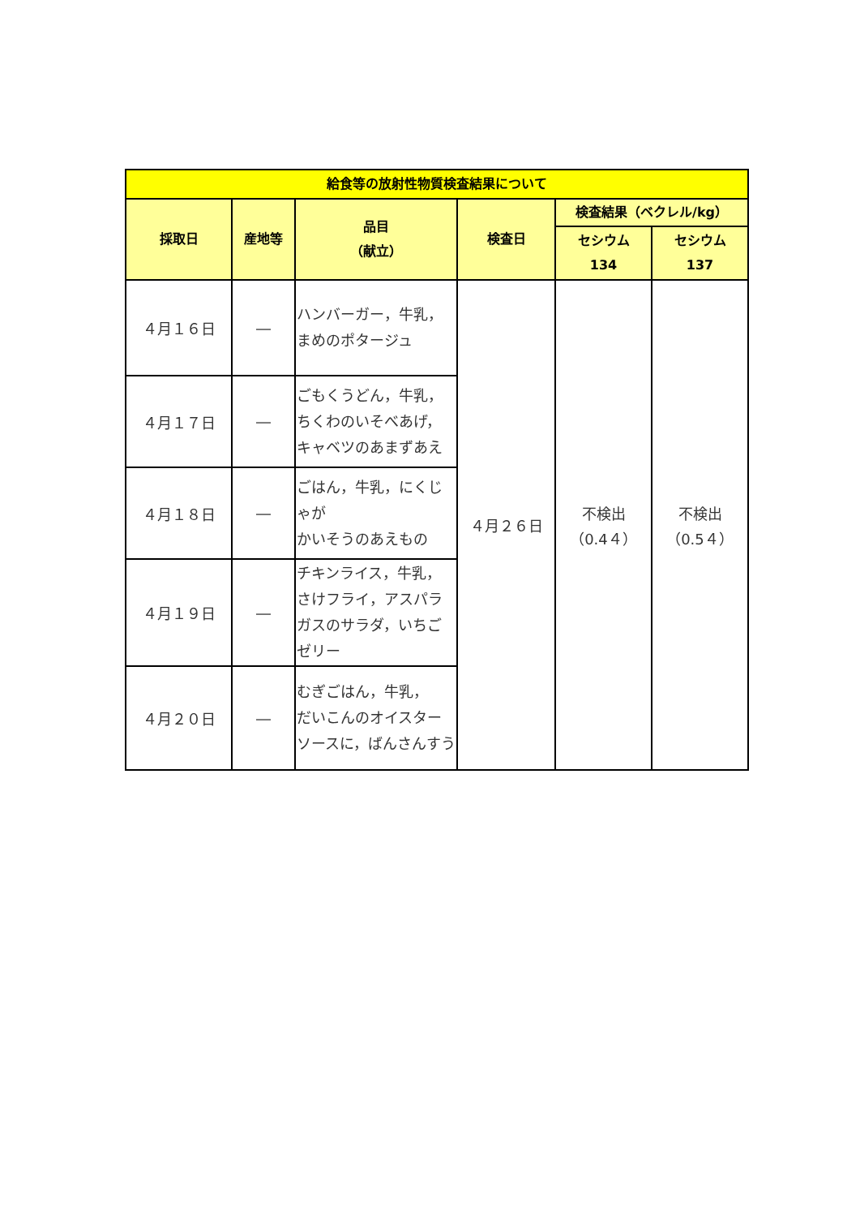| 給食等の放射性物質検査結果について | | | | | |
| --- | --- | --- | --- | --- | --- |
| 採取日 | 産地等 | 品目 （献立） | 検査日 | 検査結果（ベクレル/kg） | |
| | | | | セシウム 134 | セシウム 137 |
| ４月１６日 | ― | ハンバーガー，牛乳， まめのポタージュ | ４月２６日 | 不検出 （0.4４） | 不検出 （0.5４） |
| ４月１７日 | ― | ごもくうどん，牛乳， ちくわのいそべあげ， キャベツのあまずあえ | | | |
| ４月１８日 | ― | ごはん，牛乳，にくじゃが かいそうのあえもの | | | |
| ４月１９日 | ― | チキンライス，牛乳， さけフライ，アスパラガスのサラダ，いちごゼリー | | | |
| ４月２０日 | ― | むぎごはん，牛乳， だいこんのオイスターソースに，ばんさんすう | | | |